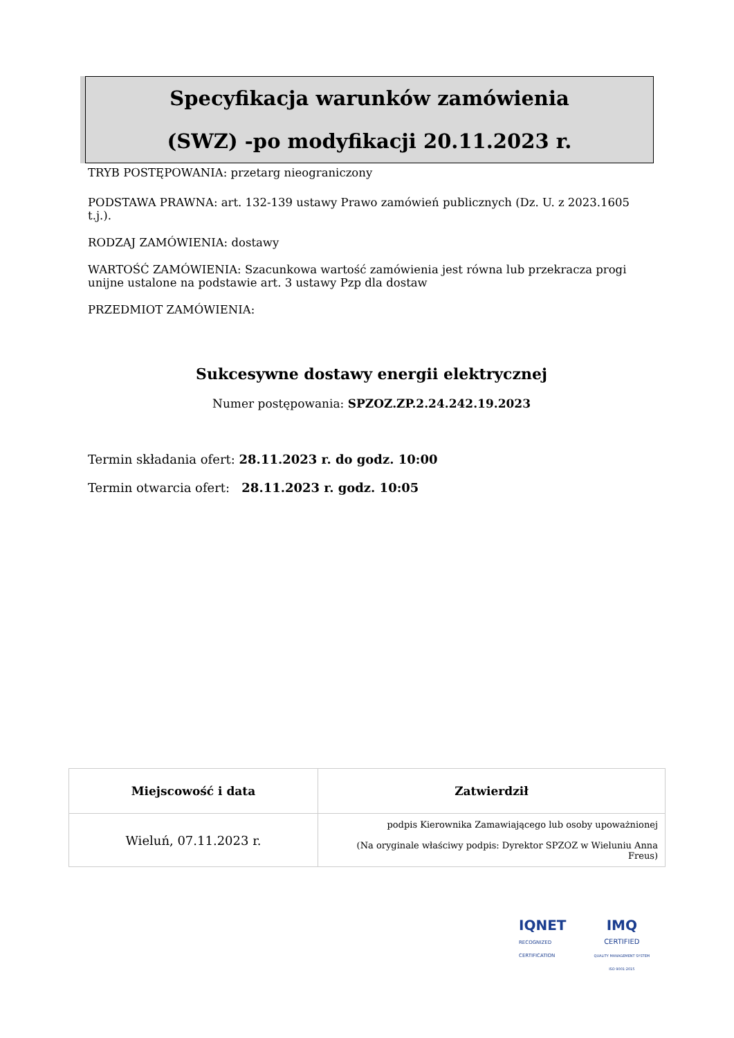Specyfikacja warunków zamówienia
(SWZ) -po modyfikacji 20.11.2023 r.
TRYB POSTĘPOWANIA: przetarg nieograniczony
PODSTAWA PRAWNA: art. 132-139 ustawy Prawo zamówień publicznych (Dz. U. z 2023.1605 t.j.).
RODZAJ ZAMÓWIENIA: dostawy
WARTOŚĆ ZAMÓWIENIA: Szacunkowa wartość zamówienia jest równa lub przekracza progi unijne ustalone na podstawie art. 3 ustawy Pzp dla dostaw
PRZEDMIOT ZAMÓWIENIA:
Sukcesywne dostawy energii elektrycznej
Numer postępowania: SPZOZ.ZP.2.24.242.19.2023
Termin składania ofert: 28.11.2023 r. do godz. 10:00
Termin otwarcia ofert: 28.11.2023 r. godz. 10:05
| Miejscowość i data | Zatwierdził |
| --- | --- |
| Wieluń, 07.11.2023 r. | podpis Kierownika Zamawiającego lub osoby upoważnionej (Na oryginale właściwy podpis: Dyrektor SPZOZ w Wieluniu Anna Freus) |
IQNET
RECOGNIZED
CERTIFICATION
IMQ
CERTIFIED
QUALITY MANAGEMENT SYSTEM
ISO 9001:2015